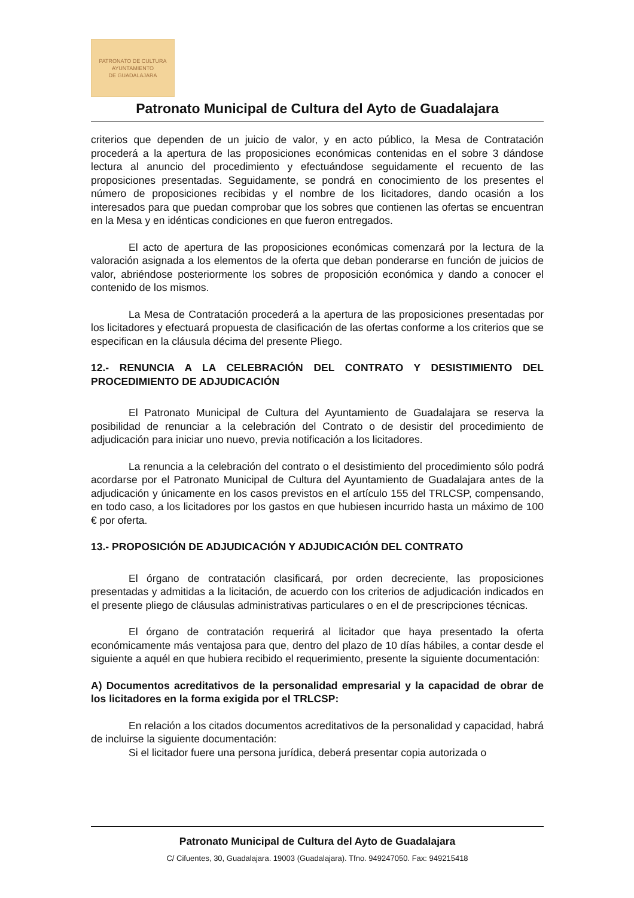PATRONATO DE CULTURA
AYUNTAMIENTO
DE GUADALAJARA
Patronato Municipal de Cultura del Ayto de Guadalajara
criterios que dependen de un juicio de valor, y en acto público, la Mesa de Contratación procederá a la apertura de las proposiciones económicas contenidas en el sobre 3 dándose lectura al anuncio del procedimiento y efectuándose seguidamente el recuento de las proposiciones presentadas. Seguidamente, se pondrá en conocimiento de los presentes el número de proposiciones recibidas y el nombre de los licitadores, dando ocasión a los interesados para que puedan comprobar que los sobres que contienen las ofertas se encuentran en la Mesa y en idénticas condiciones en que fueron entregados.
El acto de apertura de las proposiciones económicas comenzará por la lectura de la valoración asignada a los elementos de la oferta que deban ponderarse en función de juicios de valor, abriéndose posteriormente los sobres de proposición económica y dando a conocer el contenido de los mismos.
La Mesa de Contratación procederá a la apertura de las proposiciones presentadas por los licitadores y efectuará propuesta de clasificación de las ofertas conforme a los criterios que se especifican en la cláusula décima del presente Pliego.
12.- RENUNCIA A LA CELEBRACIÓN DEL CONTRATO Y DESISTIMIENTO DEL PROCEDIMIENTO DE ADJUDICACIÓN
El Patronato Municipal de Cultura del Ayuntamiento de Guadalajara se reserva la posibilidad de renunciar a la celebración del Contrato o de desistir del procedimiento de adjudicación para iniciar uno nuevo, previa notificación a los licitadores.
La renuncia a la celebración del contrato o el desistimiento del procedimiento sólo podrá acordarse por el Patronato Municipal de Cultura del Ayuntamiento de Guadalajara antes de la adjudicación y únicamente en los casos previstos en el artículo 155 del TRLCSP, compensando, en todo caso, a los licitadores por los gastos en que hubiesen incurrido hasta un máximo de 100 € por oferta.
13.- PROPOSICIÓN DE ADJUDICACIÓN Y ADJUDICACIÓN DEL CONTRATO
El órgano de contratación clasificará, por orden decreciente, las proposiciones presentadas y admitidas a la licitación, de acuerdo con los criterios de adjudicación indicados en el presente pliego de cláusulas administrativas particulares o en el de prescripciones técnicas.
El órgano de contratación requerirá al licitador que haya presentado la oferta económicamente más ventajosa para que, dentro del plazo de 10 días hábiles, a contar desde el siguiente a aquél en que hubiera recibido el requerimiento, presente la siguiente documentación:
A) Documentos acreditativos de la personalidad empresarial y la capacidad de obrar de los licitadores en la forma exigida por el TRLCSP:
En relación a los citados documentos acreditativos de la personalidad y capacidad, habrá de incluirse la siguiente documentación:
Si el licitador fuere una persona jurídica, deberá presentar copia autorizada o
Patronato Municipal de Cultura del Ayto de Guadalajara
C/ Cifuentes, 30, Guadalajara. 19003 (Guadalajara). Tfno. 949247050. Fax: 949215418